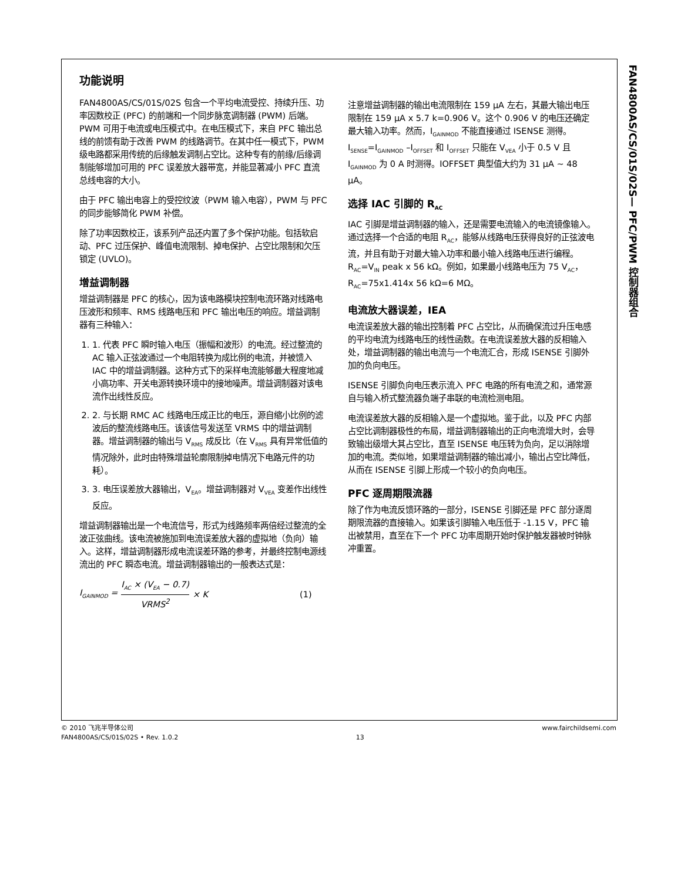FAN4800AS/CS/01S/02S— PFC/PWM 控制器组合
功能说明
FAN4800AS/CS/01S/02S 包含一个平均电流受控、持续升压、功率因数校正 (PFC) 的前端和一个同步脉宽调制器 (PWM) 后端。PWM 可用于电流或电压模式中。在电压模式下，来自 PFC 输出总线的前馈有助于改善 PWM 的线路调节。在其中任一模式下，PWM 级电路都采用传统的后缘触发调制占空比。这种专有的前缘/后缘调制能够增加可用的 PFC 误差放大器带宽，并能显著减小 PFC 直流总线电容的大小。
由于 PFC 输出电容上的受控纹波（PWM 输入电容），PWM 与 PFC 的同步能够简化 PWM 补偿。
除了功率因数校正，该系列产品还内置了多个保护功能。包括软启动、PFC 过压保护、峰值电流限制、掉电保护、占空比限制和欠压锁定 (UVLO)。
增益调制器
增益调制器是 PFC 的核心，因为该电路模块控制电流环路对线路电压波形和频率、RMS 线路电压和 PFC 输出电压的响应。增益调制器有三种输入：
1. 1. 代表 PFC 瞬时输入电压（振幅和波形）的电流。经过整流的 AC 输入正弦波通过一个电阻转换为成比例的电流，并被馈入 IAC 中的增益调制器。这种方式下的采样电流能够最大程度地减小高功率、开关电源转换环境中的接地噪声。增益调制器对该电流作出线性反应。
2. 2. 与长期 RMC AC 线路电压成正比的电压，源自缩小比例的滤波后的整流线路电压。该该信号发送至 VRMS 中的增益调制器。增益调制器的输出与 V<sub>RMS</sub> 成反比（在 V<sub>RMS</sub> 具有异常低值的情况除外，此时由特殊增益轮廓限制掉电情况下电路元件的功耗）。
3. 3. 电压误差放大器输出，V<sub>EA</sub>。增益调制器对 V<sub>VEA</sub> 变差作出线性反应。
增益调制器输出是一个电流信号，形式为线路频率两倍经过整流的全波正弦曲线。该电流被施加到电流误差放大器的虚拟地（负向）输入。这样，增益调制器形成电流误差环路的参考，并最终控制电源线流出的 PFC 瞬态电流。增益调制器输出的一般表达式是：
I<sub>GAINMOD</sub> = I<sub>AC</sub> × (V<sub>EA</sub> − 0.7) VRMS<sup>2</sup> × K (1)
注意增益调制器的输出电流限制在 159 μA 左右，其最大输出电压限制在 159 μA x 5.7 k=0.906 V。这个 0.906 V 的电压还确定最大输入功率。然而，I<sub>GAINMOD</sub> 不能直接通过 ISENSE 测得。I<sub>SENSE</sub>=I<sub>GAINMOD</sub> –I<sub>OFFSET</sub> 和 I<sub>OFFSET</sub> 只能在 V<sub>VEA</sub> 小于 0.5 V 且 I<sub>GAINMOD</sub> 为 0 A 时测得。IOFFSET 典型值大约为 31 μA ~ 48 μA。
选择 IAC 引脚的 R<sub>AC</sub>
IAC 引脚是增益调制器的输入，还是需要电流输入的电流镜像输入。通过选择一个合适的电阻 R<sub>AC</sub>，能够从线路电压获得良好的正弦波电流，并且有助于对最大输入功率和最小输入线路电压进行编程。R<sub>AC</sub>=V<sub>IN</sub> peak x 56 kΩ。例如，如果最小线路电压为 75 V<sub>AC</sub>，R<sub>AC</sub>=75x1.414x 56 kΩ=6 MΩ。
电流放大器误差，IEA
电流误差放大器的输出控制着 PFC 占空比，从而确保流过升压电感的平均电流为线路电压的线性函数。在电流误差放大器的反相输入处，增益调制器的输出电流与一个电流汇合，形成 ISENSE 引脚外加的负向电压。
ISENSE 引脚负向电压表示流入 PFC 电路的所有电流之和，通常源自与输入桥式整流器负端子串联的电流检测电阻。
电流误差放大器的反相输入是一个虚拟地。鉴于此，以及 PFC 内部占空比调制器极性的布局，增益调制器输出的正向电流增大时，会导致输出级增大其占空比，直至 ISENSE 电压转为负向，足以消除增加的电流。类似地，如果增益调制器的输出减小，输出占空比降低，从而在 ISENSE 引脚上形成一个较小的负向电压。
PFC 逐周期限流器
除了作为电流反馈环路的一部分，ISENSE 引脚还是 PFC 部分逐周期限流器的直接输入。如果该引脚输入电压低于 -1.15 V，PFC 输出被禁用，直至在下一个 PFC 功率周期开始时保护触发器被时钟脉冲重置。
© 2010 飞兆半导体公司
FAN4800AS/CS/01S/02S • Rev. 1.0.2
13
www.fairchildsemi.com